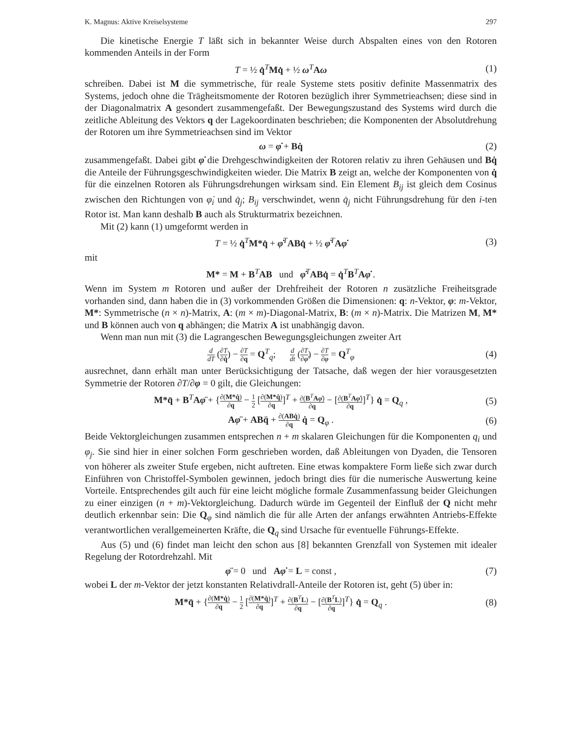K. Magnus: Aktive Kreiselsysteme 297
Die kinetische Energie T läßt sich in bekannter Weise durch Abspalten eines von den Rotoren kommenden Anteils in der Form
T = ½ q̇<sup>T</sup>Mq̇ + ½ ω<sup>T</sup>Aω (1)
schreiben. Dabei ist M die symmetrische, für reale Systeme stets positiv definite Massenmatrix des Systems, jedoch ohne die Trägheitsmomente der Rotoren bezüglich ihrer Symmetrie­achsen; diese sind in der Diagonalmatrix A gesondert zusammengefaßt. Der Bewegungszu­stand des Systems wird durch die zeitliche Ableitung des Vektors q der Lagekoordinaten be­schrieben; die Komponenten der Absolutdrehung der Rotoren um ihre Symmetrieachsen sind im Vektor
ω = φ̇ + Bq̇ (2)
zusammengefaßt. Dabei gibt φ̇ die Drehgeschwindigkeiten der Rotoren relativ zu ihren Ge­häusen und Bq̇ die Anteile der Führungsgeschwindigkeiten wieder. Die Matrix B zeigt an, welche der Komponenten von q̇ für die einzelnen Rotoren als Führungsdrehungen wirksam sind. Ein Element B<sub>ij</sub> ist gleich dem Cosinus zwischen den Richtungen von φ̇<sub>i</sub> und q̇<sub>j</sub>; B<sub>ij</sub> verschwindet, wenn q̇<sub>j</sub> nicht Führungsdrehung für den i-ten Rotor ist. Man kann deshalb B auch als Strukturmatrix bezeichnen.
Mit (2) kann (1) umgeformt werden in
T = ½ q̇<sup>T</sup>M*q̇ + φ̇<sup>T</sup>ABq̇ + ½ φ̇<sup>T</sup>Aφ̇
(3)
mit
M* = M + B<sup>T</sup>AB und φ̇<sup>T</sup>ABq̇ = q̇<sup>T</sup>B<sup>T</sup>Aφ̇ .
Wenn im System m Rotoren und außer der Drehfreiheit der Rotoren n zusätzliche Freiheits­grade vorhanden sind, dann haben die in (3) vorkommenden Größen die Dimensionen: q: n-Vektor, φ: m-Vektor, M*: Symmetrische (n × n)-Matrix, A: (m × m)-Diagonal-Matrix, B: (m × n)-Matrix. Die Matrizen M, M* und B können auch von q abhängen; die Matrix A ist unabhängig davon.
Wenn man nun mit (3) die Lagrangeschen Bewegungsgleichungen zweiter Art
d dT (∂T ∂q̇) − ∂T ∂q = Q<sup>T</sup><sub>q</sub>; d dt (∂T ∂φ̇) − ∂T ∂φ = Q<sup>T</sup><sub>φ</sub>
(4)
ausrechnet, dann erhält man unter Berücksichtigung der Tatsache, daß wegen der hier voraus­gesetzten Symmetrie der Rotoren ∂T/∂φ = 0 gilt, die Gleichungen:
M*q̈ + B<sup>T</sup>Aφ̈ + {∂(M*q̇) ∂q − 1 2 [∂(M*q̇) ∂q]<sup>T</sup> + ∂(B<sup>T</sup>Aφ̇) ∂q − [∂(B<sup>T</sup>Aφ̇) ∂q]<sup>T</sup>} q̇ = Q<sub>q</sub> ,
(5)
Aφ̈ + ABq̈ + ∂(ABq̇) ∂q q̇ = Q<sub>φ</sub> .
(6)
Beide Vektorgleichungen zusammen entsprechen n + m skalaren Gleichungen für die Kom­ponenten q<sub>i</sub> und φ<sub>j</sub>. Sie sind hier in einer solchen Form geschrieben worden, daß Ableitungen von Dyaden, die Tensoren von höherer als zweiter Stufe ergeben, nicht auftreten. Eine etwas kompaktere Form ließe sich zwar durch Einführen von Christoffel-Symbolen gewinnen, jedoch bringt dies für die numerische Auswertung keine Vorteile. Entsprechendes gilt auch für eine leicht mögliche formale Zusammenfassung beider Gleichungen zu einer einzigen (n + m)-Vektorgleichung. Dadurch würde im Gegenteil der Einfluß der Q nicht mehr deutlich erkenn­bar sein: Die Q<sub>φ</sub> sind nämlich die für alle Arten der anfangs erwähnten Antriebs-Effekte ver­antwortlichen verallgemeinerten Kräfte, die Q<sub>q</sub> sind Ursache für eventuelle Führungs-Effekte.
Aus (5) und (6) findet man leicht den schon aus [8] bekannten Grenzfall von Systemen mit idealer Regelung der Rotordrehzahl. Mit
φ̈ = 0 und Aφ̇ = L = const ,
(7)
wobei L der m-Vektor der jetzt konstanten Relativdrall-Anteile der Rotoren ist, geht (5) über in:
M*q̈ + {∂(M*q̇) ∂q − 1 2 [∂(M*q̇) ∂q]<sup>T</sup> + ∂(B<sup>T</sup>L) ∂q − [∂(B<sup>T</sup>L) ∂q]<sup>T</sup>} q̇ = Q<sub>q</sub> .
(8)